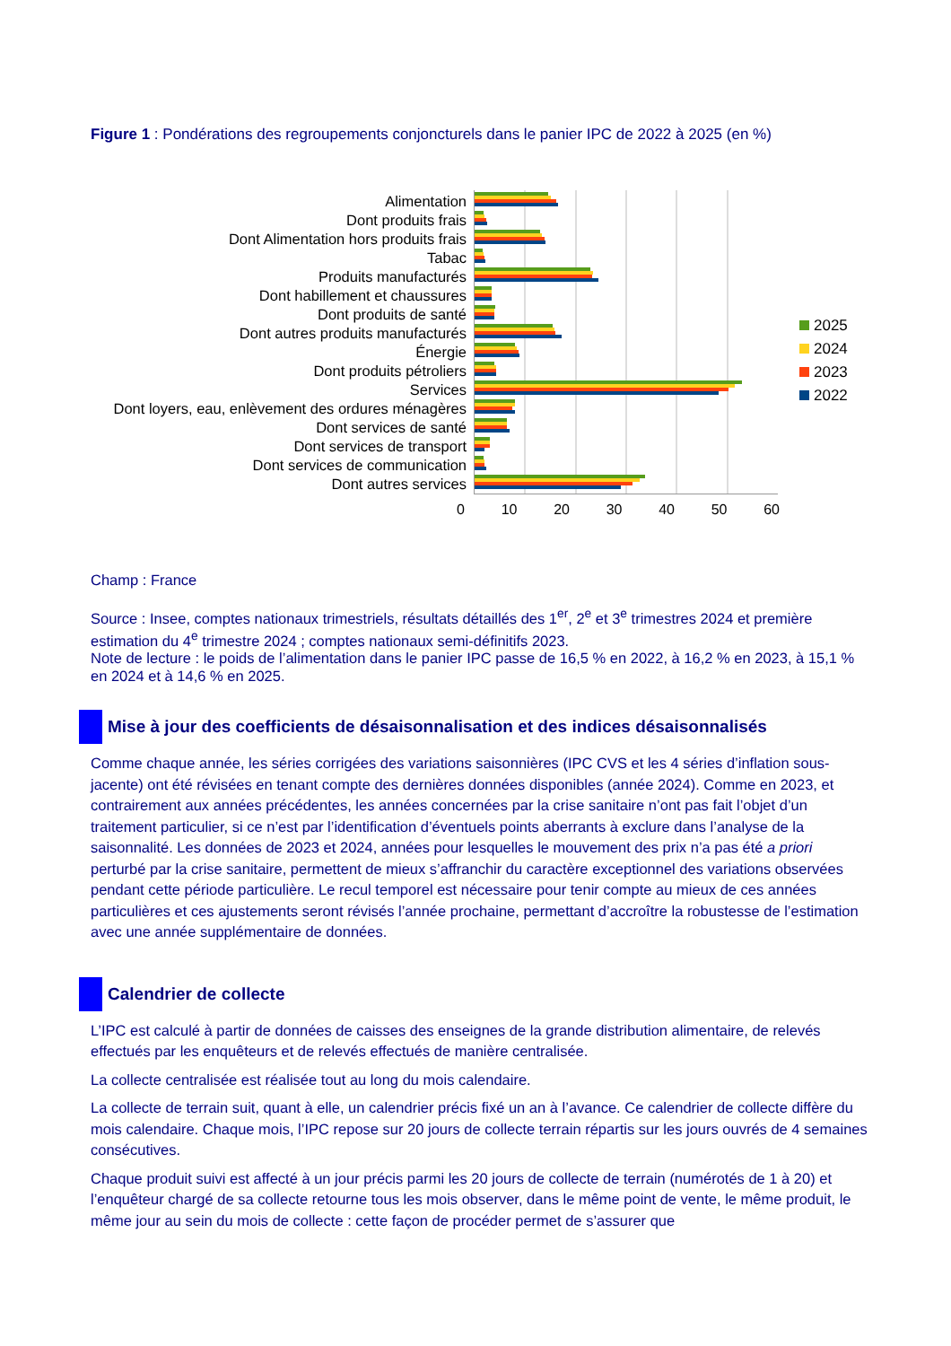Figure 1 : Pondérations des regroupements conjoncturels dans le panier IPC de 2022 à 2025 (en %)
Alimentation
Dont produits frais
Dont Alimentation hors produits frais
Tabac
Produits manufacturés
Dont habillement et chaussures
Dont produits de santé
Dont autres produits manufacturés
Énergie
Dont produits pétroliers
Services
Dont loyers, eau, enlèvement des ordures ménagères
Dont services de santé
Dont services de transport
Dont services de communication
Dont autres services
2025
2024
2023
2022
0 10 20 30 40 50 60
Champ : France
Source : Insee, comptes nationaux trimestriels, résultats détaillés des 1<sup>er</sup>, 2<sup>e</sup> et 3<sup>e</sup> trimestres 2024 et première estimation du 4<sup>e</sup> trimestre 2024 ; comptes nationaux semi-définitifs 2023.
Note de lecture : le poids de l’alimentation dans le panier IPC passe de 16,5 % en 2022, à 16,2 % en 2023, à 15,1 % en 2024 et à 14,6 % en 2025.
Mise à jour des coefficients de désaisonnalisation et des indices désaisonnalisés
Comme chaque année, les séries corrigées des variations saisonnières (IPC CVS et les 4 séries d’inflation sous-jacente) ont été révisées en tenant compte des dernières données disponibles (année 2024). Comme en 2023, et contrairement aux années précédentes, les années concernées par la crise sanitaire n’ont pas fait l’objet d’un traitement particulier, si ce n’est par l’identification d’éventuels points aberrants à exclure dans l’analyse de la saisonnalité. Les données de 2023 et 2024, années pour lesquelles le mouvement des prix n’a pas été a priori perturbé par la crise sanitaire, permettent de mieux s’affranchir du caractère exceptionnel des variations observées pendant cette période particulière. Le recul temporel est nécessaire pour tenir compte au mieux de ces années particulières et ces ajustements seront révisés l’année prochaine, permettant d’ac­croître la robustesse de l’estimation avec une année supplémentaire de données.
Calendrier de collecte
L’IPC est calculé à partir de données de caisses des enseignes de la grande distribution alimentaire, de rele­vés effectués par les enquêteurs et de relevés effectués de manière centralisée.
La collecte centralisée est réalisée tout au long du mois calendaire.
La collecte de terrain suit, quant à elle, un calendrier précis fixé un an à l’avance. Ce calendrier de collecte diffère du mois calendaire. Chaque mois, l’IPC repose sur 20 jours de collecte terrain répartis sur les jours ouvrés de 4 semaines consécutives.
Chaque produit suivi est affecté à un jour précis parmi les 20 jours de collecte de terrain (numérotés de 1 à 20) et l’enquêteur chargé de sa collecte retourne tous les mois observer, dans le même point de vente, le même produit, le même jour au sein du mois de collecte : cette façon de procéder permet de s’assurer que